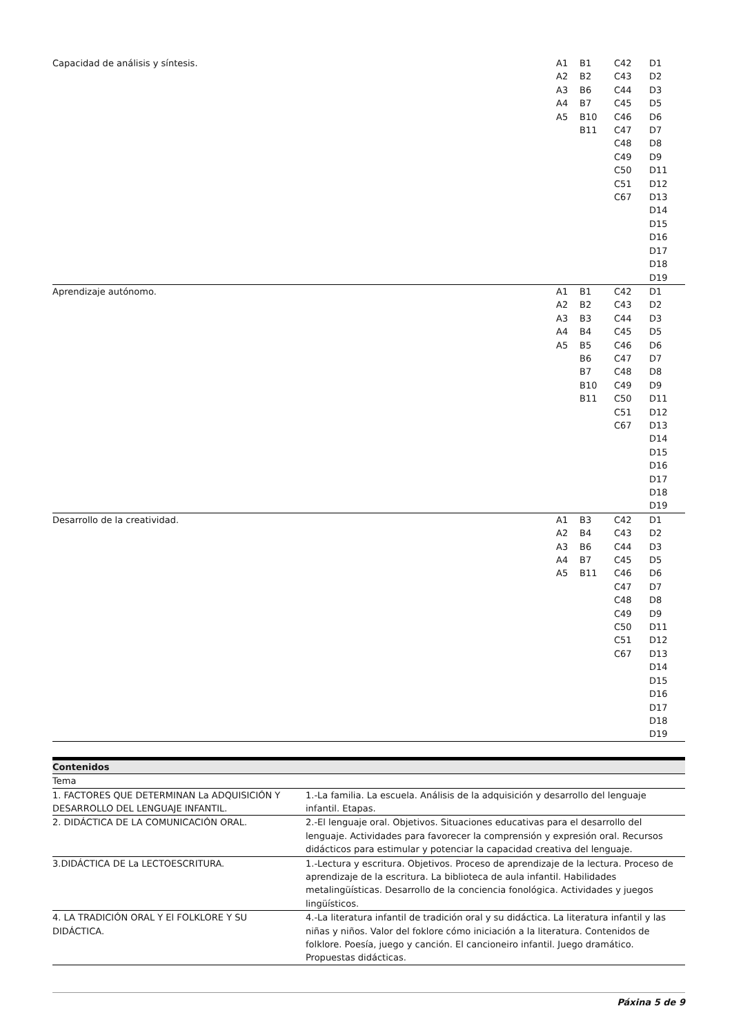| Capacidad de análisis y síntesis. | A1 A2 A3 A4 A5 | B1 B2 B6 B7 B10 B11 | C42 C43 C44 C45 C46 C47 C48 C49 C50 C51 C67 | D1 D2 D3 D5 D6 D7 D8 D9 D11 D12 D13 D14 D15 D16 D17 D18 D19 |
| Aprendizaje autónomo. | A1 A2 A3 A4 A5 | B1 B2 B3 B4 B5 B6 B7 B10 B11 | C42 C43 C44 C45 C46 C47 C48 C49 C50 C51 C67 | D1 D2 D3 D5 D6 D7 D8 D9 D11 D12 D13 D14 D15 D16 D17 D18 D19 |
| Desarrollo de la creatividad. | A1 A2 A3 A4 A5 | B3 B4 B6 B7 B11 | C42 C43 C44 C45 C46 C47 C48 C49 C50 C51 C67 | D1 D2 D3 D5 D6 D7 D8 D9 D11 D12 D13 D14 D15 D16 D17 D18 D19 |
| Contenidos | |
| Tema | |
| 1. FACTORES QUE DETERMINAN La ADQUISICIÓN Y DESARROLLO DEL LENGUAJE INFANTIL. | 1.-La familia. La escuela. Análisis de la adquisición y desarrollo del lenguaje infantil. Etapas. |
| 2. DIDÁCTICA DE LA COMUNICACIÓN ORAL. | 2.-El lenguaje oral. Objetivos. Situaciones educativas para el desarrollo del lenguaje. Actividades para favorecer la comprensión y expresión oral. Recursos didácticos para estimular y potenciar la capacidad creativa del lenguaje. |
| 3.DIDÁCTICA DE La LECTOESCRITURA. | 1.-Lectura y escritura. Objetivos. Proceso de aprendizaje de la lectura. Proceso de aprendizaje de la escritura. La biblioteca de aula infantil. Habilidades metalingüísticas. Desarrollo de la conciencia fonológica. Actividades y juegos lingüísticos. |
| 4. LA TRADICIÓN ORAL Y El FOLKLORE Y SU DIDÁCTICA. | 4.-La literatura infantil de tradición oral y su didáctica. La literatura infantil y las niñas y niños. Valor del foklore cómo iniciación a la literatura. Contenidos de folklore. Poesía, juego y canción. El cancioneiro infantil. Juego dramático. Propuestas didácticas. |
Páxina 5 de 9